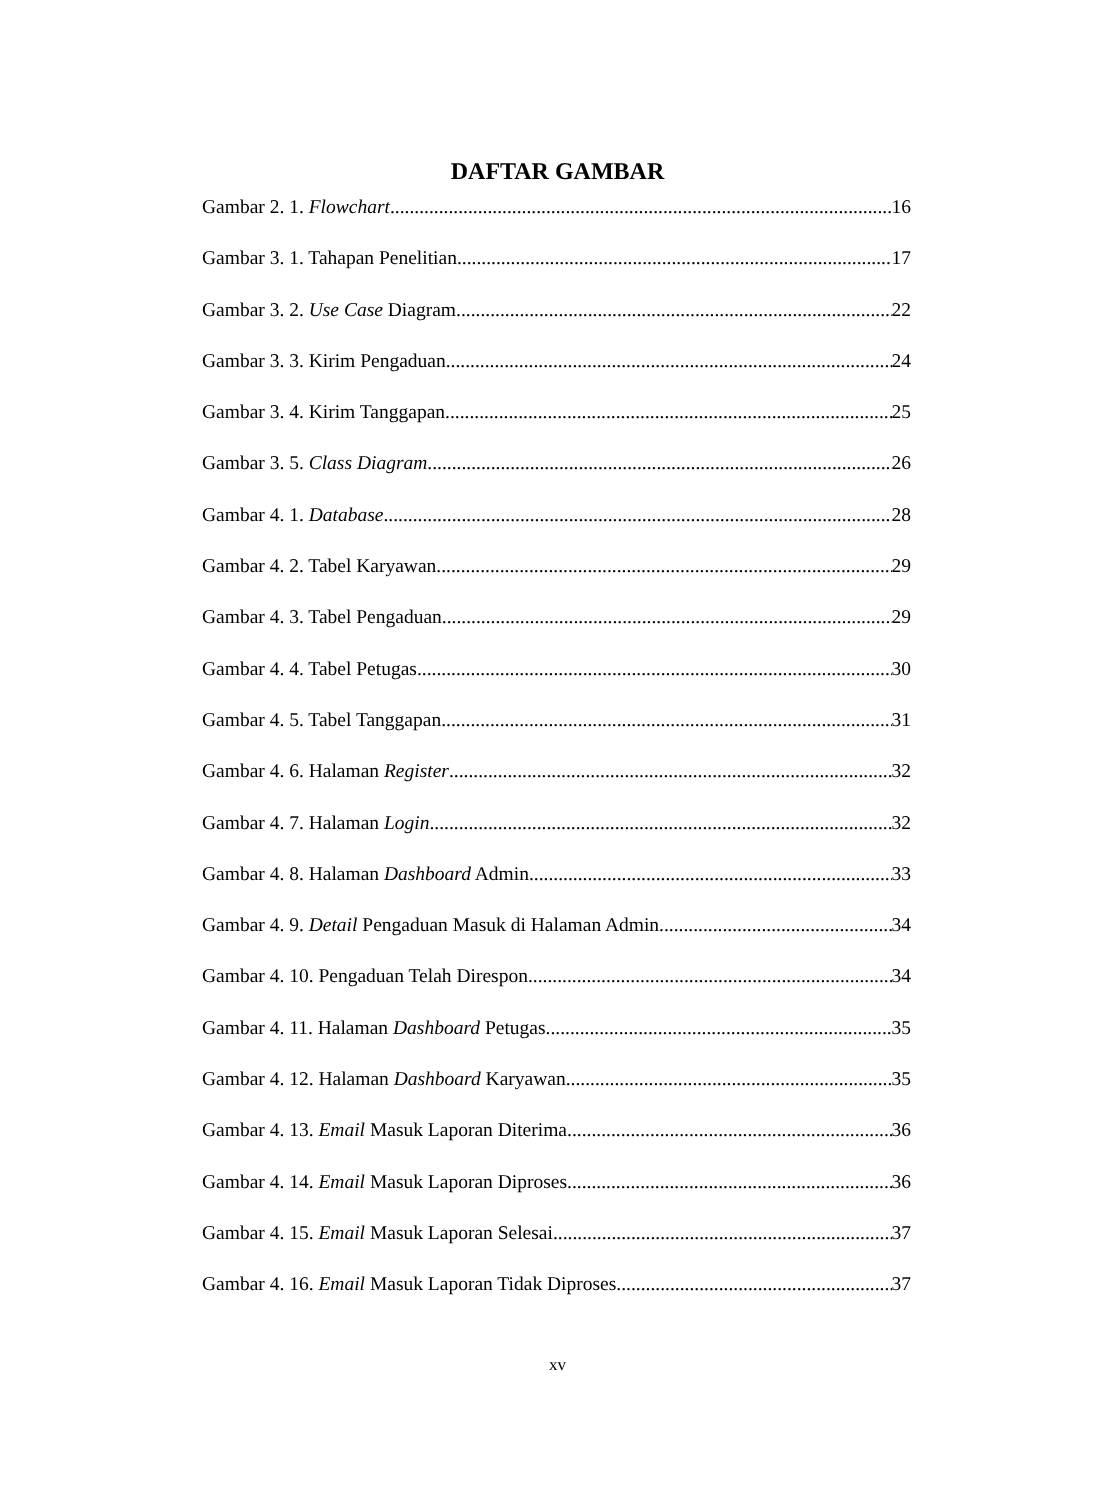DAFTAR GAMBAR
Gambar 2. 1. Flowchart 16
Gambar 3. 1. Tahapan Penelitian 17
Gambar 3. 2. Use Case Diagram 22
Gambar 3. 3. Kirim Pengaduan 24
Gambar 3. 4. Kirim Tanggapan 25
Gambar 3. 5. Class Diagram 26
Gambar 4. 1. Database 28
Gambar 4. 2. Tabel Karyawan 29
Gambar 4. 3. Tabel Pengaduan 29
Gambar 4. 4. Tabel Petugas 30
Gambar 4. 5. Tabel Tanggapan 31
Gambar 4. 6. Halaman Register 32
Gambar 4. 7. Halaman Login 32
Gambar 4. 8. Halaman Dashboard Admin 33
Gambar 4. 9. Detail Pengaduan Masuk di Halaman Admin 34
Gambar 4. 10. Pengaduan Telah Direspon 34
Gambar 4. 11. Halaman Dashboard Petugas 35
Gambar 4. 12. Halaman Dashboard Karyawan 35
Gambar 4. 13. Email Masuk Laporan Diterima 36
Gambar 4. 14. Email Masuk Laporan Diproses 36
Gambar 4. 15. Email Masuk Laporan Selesai 37
Gambar 4. 16. Email Masuk Laporan Tidak Diproses 37
xv